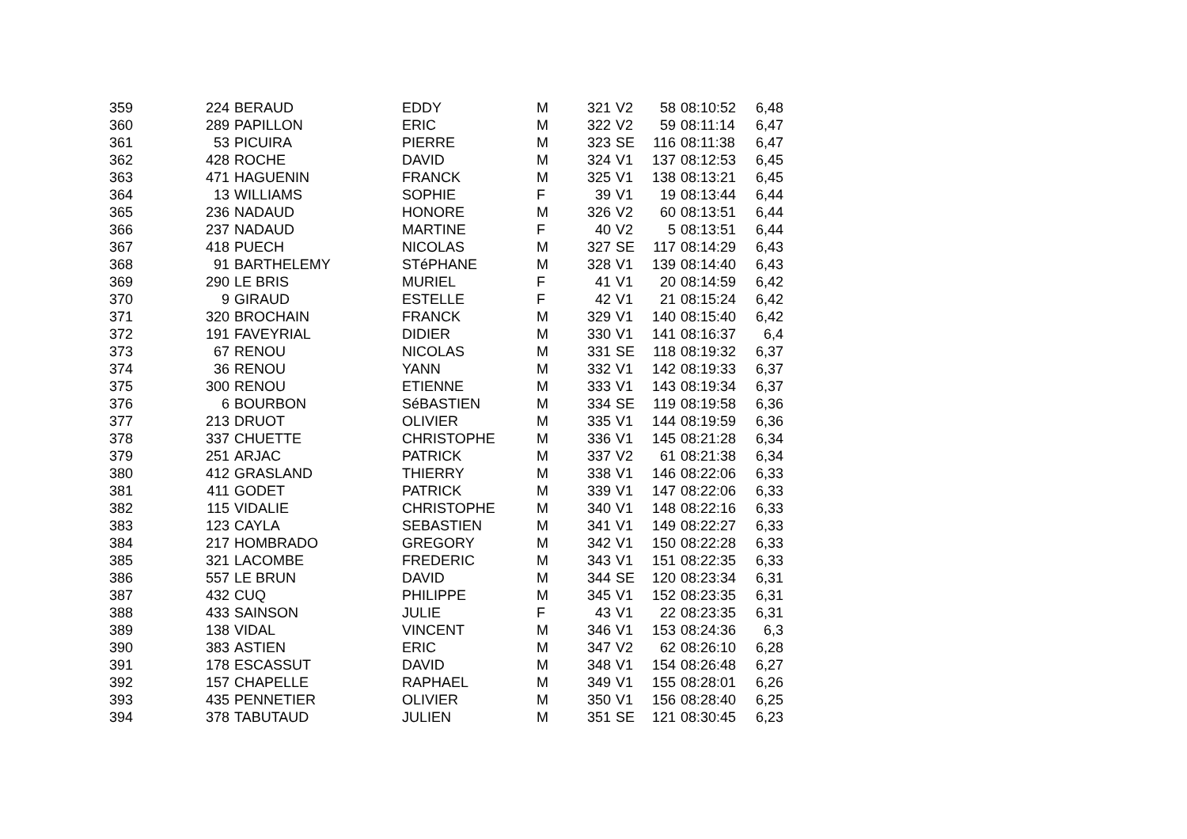| 359 | 224 | BERAUD | EDDY | M | 321 | V2 | 58 | 08:10:52 | 6,48 |
| 360 | 289 | PAPILLON | ERIC | M | 322 | V2 | 59 | 08:11:14 | 6,47 |
| 361 | 53 | PICUIRA | PIERRE | M | 323 | SE | 116 | 08:11:38 | 6,47 |
| 362 | 428 | ROCHE | DAVID | M | 324 | V1 | 137 | 08:12:53 | 6,45 |
| 363 | 471 | HAGUENIN | FRANCK | M | 325 | V1 | 138 | 08:13:21 | 6,45 |
| 364 | 13 | WILLIAMS | SOPHIE | F | 39 | V1 | 19 | 08:13:44 | 6,44 |
| 365 | 236 | NADAUD | HONORE | M | 326 | V2 | 60 | 08:13:51 | 6,44 |
| 366 | 237 | NADAUD | MARTINE | F | 40 | V2 | 5 | 08:13:51 | 6,44 |
| 367 | 418 | PUECH | NICOLAS | M | 327 | SE | 117 | 08:14:29 | 6,43 |
| 368 | 91 | BARTHELEMY | STéPHANE | M | 328 | V1 | 139 | 08:14:40 | 6,43 |
| 369 | 290 | LE BRIS | MURIEL | F | 41 | V1 | 20 | 08:14:59 | 6,42 |
| 370 | 9 | GIRAUD | ESTELLE | F | 42 | V1 | 21 | 08:15:24 | 6,42 |
| 371 | 320 | BROCHAIN | FRANCK | M | 329 | V1 | 140 | 08:15:40 | 6,42 |
| 372 | 191 | FAVEYRIAL | DIDIER | M | 330 | V1 | 141 | 08:16:37 | 6,4 |
| 373 | 67 | RENOU | NICOLAS | M | 331 | SE | 118 | 08:19:32 | 6,37 |
| 374 | 36 | RENOU | YANN | M | 332 | V1 | 142 | 08:19:33 | 6,37 |
| 375 | 300 | RENOU | ETIENNE | M | 333 | V1 | 143 | 08:19:34 | 6,37 |
| 376 | 6 | BOURBON | SéBASTIEN | M | 334 | SE | 119 | 08:19:58 | 6,36 |
| 377 | 213 | DRUOT | OLIVIER | M | 335 | V1 | 144 | 08:19:59 | 6,36 |
| 378 | 337 | CHUETTE | CHRISTOPHE | M | 336 | V1 | 145 | 08:21:28 | 6,34 |
| 379 | 251 | ARJAC | PATRICK | M | 337 | V2 | 61 | 08:21:38 | 6,34 |
| 380 | 412 | GRASLAND | THIERRY | M | 338 | V1 | 146 | 08:22:06 | 6,33 |
| 381 | 411 | GODET | PATRICK | M | 339 | V1 | 147 | 08:22:06 | 6,33 |
| 382 | 115 | VIDALIE | CHRISTOPHE | M | 340 | V1 | 148 | 08:22:16 | 6,33 |
| 383 | 123 | CAYLA | SEBASTIEN | M | 341 | V1 | 149 | 08:22:27 | 6,33 |
| 384 | 217 | HOMBRADO | GREGORY | M | 342 | V1 | 150 | 08:22:28 | 6,33 |
| 385 | 321 | LACOMBE | FREDERIC | M | 343 | V1 | 151 | 08:22:35 | 6,33 |
| 386 | 557 | LE BRUN | DAVID | M | 344 | SE | 120 | 08:23:34 | 6,31 |
| 387 | 432 | CUQ | PHILIPPE | M | 345 | V1 | 152 | 08:23:35 | 6,31 |
| 388 | 433 | SAINSON | JULIE | F | 43 | V1 | 22 | 08:23:35 | 6,31 |
| 389 | 138 | VIDAL | VINCENT | M | 346 | V1 | 153 | 08:24:36 | 6,3 |
| 390 | 383 | ASTIEN | ERIC | M | 347 | V2 | 62 | 08:26:10 | 6,28 |
| 391 | 178 | ESCASSUT | DAVID | M | 348 | V1 | 154 | 08:26:48 | 6,27 |
| 392 | 157 | CHAPELLE | RAPHAEL | M | 349 | V1 | 155 | 08:28:01 | 6,26 |
| 393 | 435 | PENNETIER | OLIVIER | M | 350 | V1 | 156 | 08:28:40 | 6,25 |
| 394 | 378 | TABUTAUD | JULIEN | M | 351 | SE | 121 | 08:30:45 | 6,23 |